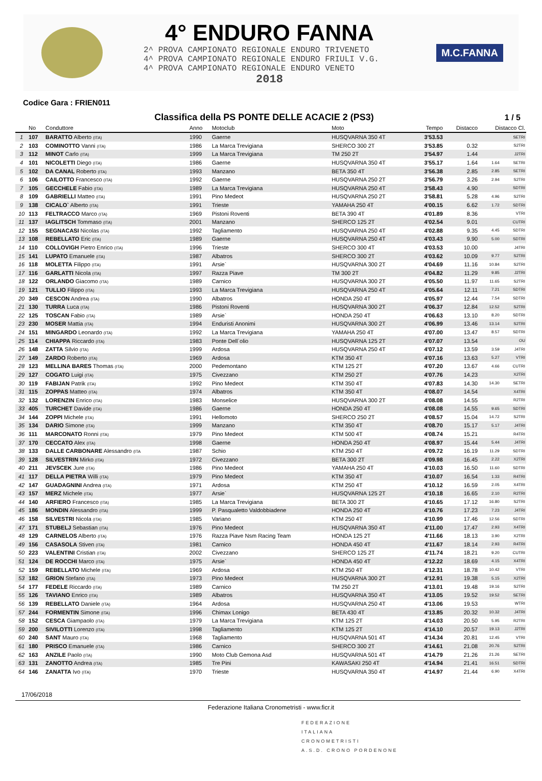4° ENDURO FANNA
2^ PROVA CAMPIONATO REGIONALE ENDURO TRIVENETO
4^ PROVA CAMPIONATO REGIONALE ENDURO FRIULI V.G.
4^ PROVA CAMPIONATO REGIONALE ENDURO VENETO
2018
M.C.FANNA
Codice Gara : FRIEN011
Classifica della PS PONTE DELLE ACACIE 2 (PS3)
1 / 5
| | No | Conduttore | Anno | Motoclub | Moto | Tempo | Distacco | Distacco Cl. | |
| --- | --- | --- | --- | --- | --- | --- | --- | --- | --- |
| 1 | 107 | BARATTO Alberto (ITA) | 1990 | Gaerne | HUSQVARNA 350 4T | 3'53.53 | | | SETRI |
| 2 | 103 | COMINOTTO Vanni (ITA) | 1986 | La Marca Trevigiana | SHERCO 300 2T | 3'53.85 | 0.32 | | S2TRI |
| 3 | 112 | MINOT Carlo (ITA) | 1999 | La Marca Trevigiana | TM 250 2T | 3'54.97 | 1.44 | | J2TRI |
| 4 | 101 | NICOLETTI Diego (ITA) | 1986 | Gaerne | HUSQVARNA 350 4T | 3'55.17 | 1.64 | 1.64 | SETRI |
| 5 | 102 | DA CANAL Roberto (ITA) | 1993 | Manzano | BETA 350 4T | 3'56.38 | 2.85 | 2.85 | SETRI |
| 6 | 106 | CAILOTTO Francesco (ITA) | 1992 | Gaerne | HUSQVARNA 250 2T | 3'56.79 | 3.26 | 2.94 | S2TRI |
| 7 | 105 | GECCHELE Fabio (ITA) | 1989 | La Marca Trevigiana | HUSQVARNA 250 4T | 3'58.43 | 4.90 | | SDTRI |
| 8 | 109 | GABRIELLI Matteo (ITA) | 1991 | Pino Medeot | HUSQVARNA 250 2T | 3'58.81 | 5.28 | 4.96 | S2TRI |
| 9 | 138 | CICALO` Alberto (ITA) | 1991 | Trieste | YAMAHA 250 4T | 4'00.15 | 6.62 | 1.72 | SDTRI |
| 10 | 113 | FELTRACCO Marco (ITA) | 1969 | Pistoni Roventi | BETA 390 4T | 4'01.89 | 8.36 | | VTRI |
| 11 | 137 | IAGLITSCH Tommaso (ITA) | 2001 | Manzano | SHERCO 125 2T | 4'02.54 | 9.01 | | CUTRI |
| 12 | 155 | SEGNACASI Nicolas (ITA) | 1992 | Tagliamento | HUSQVARNA 250 4T | 4'02.88 | 9.35 | 4.45 | SDTRI |
| 13 | 108 | REBELLATO Eric (ITA) | 1989 | Gaerne | HUSQVARNA 250 4T | 4'03.43 | 9.90 | 5.00 | SDTRI |
| 14 | 110 | COLLOVIGH Pietro Enrico (ITA) | 1996 | Trieste | SHERCO 300 4T | 4'03.53 | 10.00 | | J4TRI |
| 15 | 141 | LUPATO Emanuele (ITA) | 1987 | Albatros | SHERCO 300 2T | 4'03.62 | 10.09 | 9.77 | S2TRI |
| 16 | 118 | MOLETTA Filippo (ITA) | 1991 | Arsie` | HUSQVARNA 300 2T | 4'04.69 | 11.16 | 10.84 | S2TRI |
| 17 | 116 | GARLATTI Nicola (ITA) | 1997 | Razza Piave | TM 300 2T | 4'04.82 | 11.29 | 9.85 | J2TRI |
| 18 | 122 | ORLANDO Giacomo (ITA) | 1989 | Carnico | HUSQVARNA 300 2T | 4'05.50 | 11.97 | 11.65 | S2TRI |
| 19 | 121 | TULLIO Filippo (ITA) | 1993 | La Marca Trevigiana | HUSQVARNA 250 4T | 4'05.64 | 12.11 | 7.21 | SDTRI |
| 20 | 349 | CESCON Andrea (ITA) | 1990 | Albatros | HONDA 250 4T | 4'05.97 | 12.44 | 7.54 | SDTRI |
| 21 | 130 | TURRA Luca (ITA) | 1986 | Pistoni Roventi | HUSQVARNA 300 2T | 4'06.37 | 12.84 | 12.52 | S2TRI |
| 22 | 125 | TOSCAN Fabio (ITA) | 1989 | Arsie` | HONDA 250 4T | 4'06.63 | 13.10 | 8.20 | SDTRI |
| 23 | 230 | MOSER Mattia (ITA) | 1994 | Enduristi Anonimi | HUSQVARNA 300 2T | 4'06.99 | 13.46 | 13.14 | S2TRI |
| 24 | 151 | MINGARDO Leonardo (ITA) | 1992 | La Marca Trevigiana | YAMAHA 250 4T | 4'07.00 | 13.47 | 8.57 | SDTRI |
| 25 | 114 | CHIAPPA Riccardo (ITA) | 1983 | Ponte Dell`olio | HUSQVARNA 125 2T | 4'07.07 | 13.54 | | OU |
| 26 | 148 | ZATTA Silvio (ITA) | 1999 | Ardosa | HUSQVARNA 250 4T | 4'07.12 | 13.59 | 3.59 | J4TRI |
| 27 | 149 | ZARDO Roberto (ITA) | 1969 | Ardosa | KTM 350 4T | 4'07.16 | 13.63 | 5.27 | VTRI |
| 28 | 123 | MELLINA BARES Thomas (ITA) | 2000 | Pedemontano | KTM 125 2T | 4'07.20 | 13.67 | 4.66 | CUTRI |
| 29 | 127 | COGATO Luigi (ITA) | 1975 | Civezzano | KTM 250 2T | 4'07.76 | 14.23 | | X2TRI |
| 30 | 119 | FABIJAN Patrik (ITA) | 1992 | Pino Medeot | KTM 350 4T | 4'07.83 | 14.30 | 14.30 | SETRI |
| 31 | 115 | ZOPPAS Matteo (ITA) | 1974 | Albatros | KTM 350 4T | 4'08.07 | 14.54 | | X4TRI |
| 32 | 132 | LORENZIN Enrico (ITA) | 1983 | Monselice | HUSQVARNA 300 2T | 4'08.08 | 14.55 | | R2TRI |
| 33 | 405 | TURCHET Davide (ITA) | 1986 | Gaerne | HONDA 250 4T | 4'08.08 | 14.55 | 9.65 | SDTRI |
| 34 | 144 | ZOPPI Michele (ITA) | 1991 | Hellomoto | SHERCO 250 2T | 4'08.57 | 15.04 | 14.72 | S2TRI |
| 35 | 134 | DARIO Simone (ITA) | 1999 | Manzano | KTM 350 4T | 4'08.70 | 15.17 | 5.17 | J4TRI |
| 36 | 111 | MARCONATO Ronni (ITA) | 1979 | Pino Medeot | KTM 500 4T | 4'08.74 | 15.21 | | R4TRI |
| 37 | 170 | CECCATO Alex (ITA) | 1998 | Gaerne | HONDA 250 4T | 4'08.97 | 15.44 | 5.44 | J4TRI |
| 38 | 133 | DALLE CARBONARE Alessandro (ITA | 1987 | Schio | KTM 250 4T | 4'09.72 | 16.19 | 11.29 | SDTRI |
| 39 | 128 | SILVESTRIN Mirko (ITA) | 1972 | Civezzano | BETA 300 2T | 4'09.98 | 16.45 | 2.22 | X2TRI |
| 40 | 211 | JEVSCEK Jure (ITA) | 1986 | Pino Medeot | YAMAHA 250 4T | 4'10.03 | 16.50 | 11.60 | SDTRI |
| 41 | 117 | DELLA PIETRA Willi (ITA) | 1979 | Pino Medeot | KTM 350 4T | 4'10.07 | 16.54 | 1.33 | R4TRI |
| 42 | 147 | GUADAGNINI Andrea (ITA) | 1971 | Ardosa | KTM 250 4T | 4'10.12 | 16.59 | 2.05 | X4TRI |
| 43 | 157 | MERZ Michele (ITA) | 1977 | Arsie` | HUSQVARNA 125 2T | 4'10.18 | 16.65 | 2.10 | R2TRI |
| 44 | 140 | ARFIERO Francesco (ITA) | 1985 | La Marca Trevigiana | BETA 300 2T | 4'10.65 | 17.12 | 16.80 | S2TRI |
| 45 | 186 | MONDIN Alessandro (ITA) | 1999 | P. Pasqualetto Valdobbiadene | HONDA 250 4T | 4'10.76 | 17.23 | 7.23 | J4TRI |
| 46 | 158 | SILVESTRI Nicola (ITA) | 1985 | Variano | KTM 250 4T | 4'10.99 | 17.46 | 12.56 | SDTRI |
| 47 | 171 | STUBELJ Sebastian (ITA) | 1976 | Pino Medeot | HUSQVARNA 350 4T | 4'11.00 | 17.47 | 2.93 | X4TRI |
| 48 | 129 | CARNELOS Alberto (ITA) | 1976 | Razza Piave Nsm Racing Team | HONDA 125 2T | 4'11.66 | 18.13 | 3.90 | X2TRI |
| 49 | 156 | CASASOLA Stiven (ITA) | 1981 | Carnico | HONDA 450 4T | 4'11.67 | 18.14 | 2.93 | R4TRI |
| 50 | 223 | VALENTINI Cristian (ITA) | 2002 | Civezzano | SHERCO 125 2T | 4'11.74 | 18.21 | 9.20 | CUTRI |
| 51 | 124 | DE ROCCHI Marco (ITA) | 1975 | Arsie` | HONDA 450 4T | 4'12.22 | 18.69 | 4.15 | X4TRI |
| 52 | 159 | REBELLATO Michele (ITA) | 1969 | Ardosa | KTM 250 4T | 4'12.31 | 18.78 | 10.42 | VTRI |
| 53 | 182 | GRION Stefano (ITA) | 1973 | Pino Medeot | HUSQVARNA 300 2T | 4'12.91 | 19.38 | 5.15 | X2TRI |
| 54 | 177 | FEDELE Riccardo (ITA) | 1989 | Carnico | TM 250 2T | 4'13.01 | 19.48 | 19.16 | S2TRI |
| 55 | 126 | TAVIANO Enrico (ITA) | 1989 | Albatros | HUSQVARNA 350 4T | 4'13.05 | 19.52 | 19.52 | SETRI |
| 56 | 139 | REBELLATO Daniele (ITA) | 1964 | Ardosa | HUSQVARNA 250 4T | 4'13.06 | 19.53 | | WTRI |
| 57 | 244 | FORMENTIN Simone (ITA) | 1996 | Chimax Lonigo | BETA 430 4T | 4'13.85 | 20.32 | 10.32 | J4TRI |
| 58 | 152 | CESCA Giampaolo (ITA) | 1979 | La Marca Trevigiana | KTM 125 2T | 4'14.03 | 20.50 | 5.95 | R2TRI |
| 59 | 200 | SIVILOTTI Lorenzo (ITA) | 1998 | Tagliamento | KTM 125 2T | 4'14.10 | 20.57 | 19.13 | J2TRI |
| 60 | 240 | SANT Mauro (ITA) | 1968 | Tagliamento | HUSQVARNA 501 4T | 4'14.34 | 20.81 | 12.45 | VTRI |
| 61 | 180 | PRISCO Emanuele (ITA) | 1986 | Carnico | SHERCO 300 2T | 4'14.61 | 21.08 | 20.76 | S2TRI |
| 62 | 163 | ANZILE Paolo (ITA) | 1990 | Moto Club Gemona Asd | HUSQVARNA 501 4T | 4'14.79 | 21.26 | 21.26 | SETRI |
| 63 | 131 | ZANOTTO Andrea (ITA) | 1985 | Tre Pini | KAWASAKI 250 4T | 4'14.94 | 21.41 | 16.51 | SDTRI |
| 64 | 146 | ZANATTA Ivo (ITA) | 1970 | Trieste | HUSQVARNA 350 4T | 4'14.97 | 21.44 | 6.90 | X4TRI |
17/06/2018
Federazione Italiana Cronometristi - www.ficr.it
FEDERAZIONE
ITALIANA
CRONOMETRISTI
A.S.D. CRONO PORDENONE